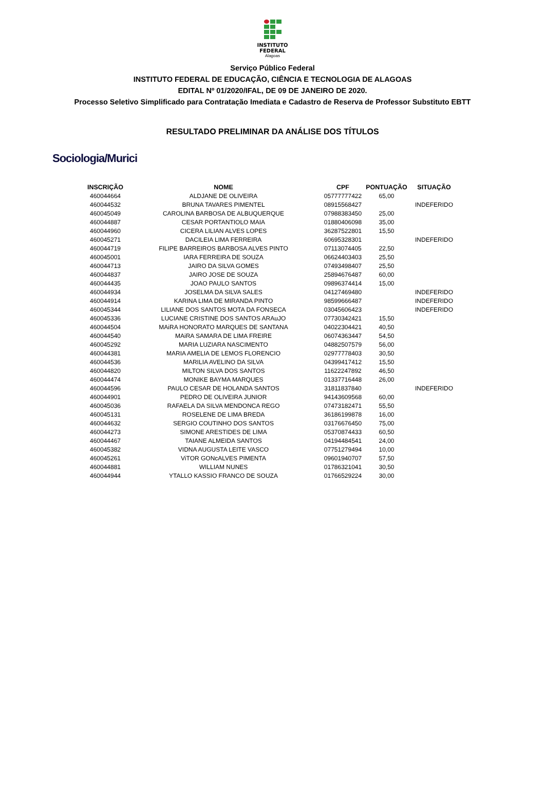INSTITUTO
FEDERAL
Alagoas
Serviço Público Federal
INSTITUTO FEDERAL DE EDUCAÇÃO, CIÊNCIA E TECNOLOGIA DE ALAGOAS
EDITAL Nº 01/2020/IFAL, DE 09 DE JANEIRO DE 2020.
Processo Seletivo Simplificado para Contratação Imediata e Cadastro de Reserva de Professor Substituto EBTT
RESULTADO PRELIMINAR DA ANÁLISE DOS TÍTULOS
Sociologia/Murici
| INSCRIÇÃO | NOME | CPF | PONTUAÇÃO | SITUAÇÃO |
| --- | --- | --- | --- | --- |
| 460044664 | ALDJANE DE OLIVEIRA | 05777777422 | 65,00 | |
| 460044532 | BRUNA TAVARES PIMENTEL | 08915568427 | | INDEFERIDO |
| 460045049 | CAROLINA BARBOSA DE ALBUQUERQUE | 07988383450 | 25,00 | |
| 460044887 | CESAR PORTANTIOLO MAIA | 01880406098 | 35,00 | |
| 460044960 | CICERA LILIAN ALVES LOPES | 36287522801 | 15,50 | |
| 460045271 | DACILEIA LIMA FERREIRA | 60695328301 | | INDEFERIDO |
| 460044719 | FILIPE BARREIROS BARBOSA ALVES PINTO | 07113074405 | 22,50 | |
| 460045001 | IARA FERREIRA DE SOUZA | 06624403403 | 25,50 | |
| 460044713 | JAIRO DA SILVA GOMES | 07493498407 | 25,50 | |
| 460044837 | JAIRO JOSE DE SOUZA | 25894676487 | 60,00 | |
| 460044435 | JOAO PAULO SANTOS | 09896374414 | 15,00 | |
| 460044934 | JOSELMA DA SILVA SALES | 04127469480 | | INDEFERIDO |
| 460044914 | KARINA LIMA DE MIRANDA PINTO | 98599666487 | | INDEFERIDO |
| 460045344 | LILIANE DOS SANTOS MOTA DA FONSECA | 03045606423 | | INDEFERIDO |
| 460045336 | LUCIANE CRISTINE DOS SANTOS ARAuJO | 07730342421 | 15,50 | |
| 460044504 | MAiRA HONORATO MARQUES DE SANTANA | 04022304421 | 40,50 | |
| 460044540 | MAiRA SAMARA DE LIMA FREIRE | 06074363447 | 54,50 | |
| 460045292 | MARIA LUZIARA NASCIMENTO | 04882507579 | 56,00 | |
| 460044381 | MARIA AMELIA DE LEMOS FLORENCIO | 02977778403 | 30,50 | |
| 460044536 | MARILIA AVELINO DA SILVA | 04399417412 | 15,50 | |
| 460044820 | MILTON SILVA DOS SANTOS | 11622247892 | 46,50 | |
| 460044474 | MONIKE BAYMA MARQUES | 01337716448 | 26,00 | |
| 460044596 | PAULO CESAR DE HOLANDA SANTOS | 31811837840 | | INDEFERIDO |
| 460044901 | PEDRO DE OLIVEIRA JUNIOR | 94143609568 | 60,00 | |
| 460045036 | RAFAELA DA SILVA MENDONCA REGO | 07473182471 | 55,50 | |
| 460045131 | ROSELENE DE LIMA BREDA | 36186199878 | 16,00 | |
| 460044632 | SERGIO COUTINHO DOS SANTOS | 03176676450 | 75,00 | |
| 460044273 | SIMONE ARESTIDES DE LIMA | 05370874433 | 60,50 | |
| 460044467 | TAIANE ALMEIDA SANTOS | 04194484541 | 24,00 | |
| 460045382 | VIDNA AUGUSTA LEITE VASCO | 07751279494 | 10,00 | |
| 460045261 | ViTOR GONcALVES PIMENTA | 09601940707 | 57,50 | |
| 460044881 | WILLIAM NUNES | 01786321041 | 30,50 | |
| 460044944 | YTALLO KASSIO FRANCO DE SOUZA | 01766529224 | 30,00 | |